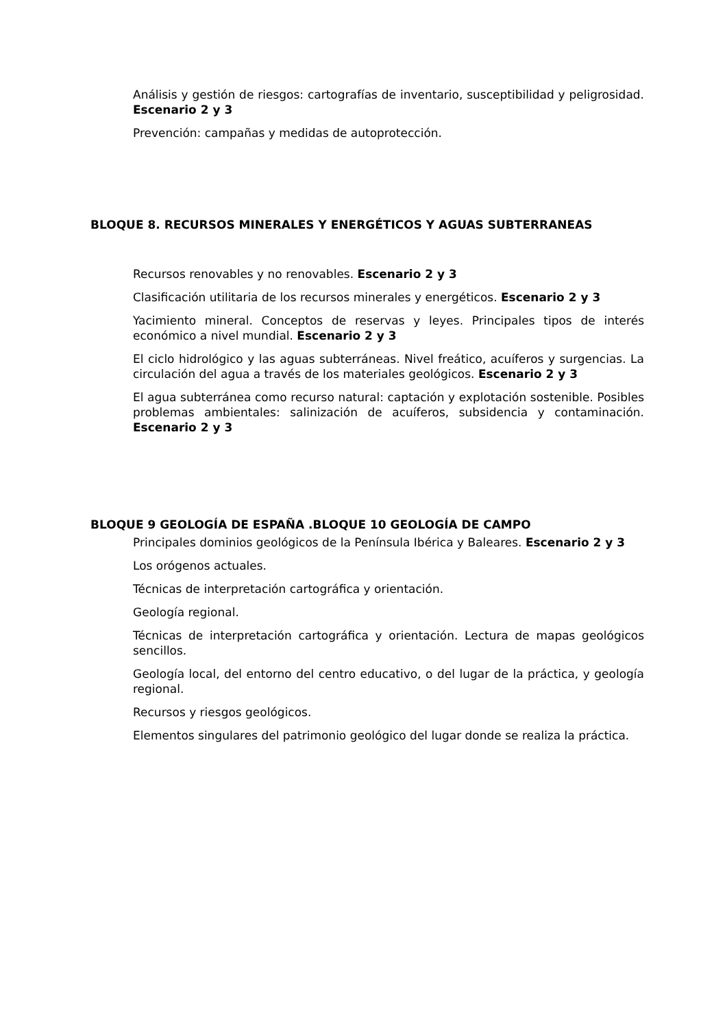Análisis y gestión de riesgos: cartografías de inventario, susceptibilidad y peligrosidad. Escenario 2 y 3
Prevención: campañas y medidas de autoprotección.
BLOQUE 8. RECURSOS MINERALES Y ENERGÉTICOS Y AGUAS SUBTERRANEAS
Recursos renovables y no renovables. Escenario 2 y 3
Clasificación utilitaria de los recursos minerales y energéticos. Escenario 2 y 3
Yacimiento mineral. Conceptos de reservas y leyes. Principales tipos de interés económico a nivel mundial. Escenario 2 y 3
El ciclo hidrológico y las aguas subterráneas. Nivel freático, acuíferos y surgencias. La circulación del agua a través de los materiales geológicos. Escenario 2 y 3
El agua subterránea como recurso natural: captación y explotación sostenible. Posibles problemas ambientales: salinización de acuíferos, subsidencia y contaminación. Escenario 2 y 3
BLOQUE 9 GEOLOGÍA DE ESPAÑA .BLOQUE 10 GEOLOGÍA DE CAMPO
Principales dominios geológicos de la Península Ibérica y Baleares. Escenario 2 y 3
Los orógenos actuales.
Técnicas de interpretación cartográfica y orientación.
Geología regional.
Técnicas de interpretación cartográfica y orientación. Lectura de mapas geológicos sencillos.
Geología local, del entorno del centro educativo, o del lugar de la práctica, y geología regional.
Recursos y riesgos geológicos.
Elementos singulares del patrimonio geológico del lugar donde se realiza la práctica.